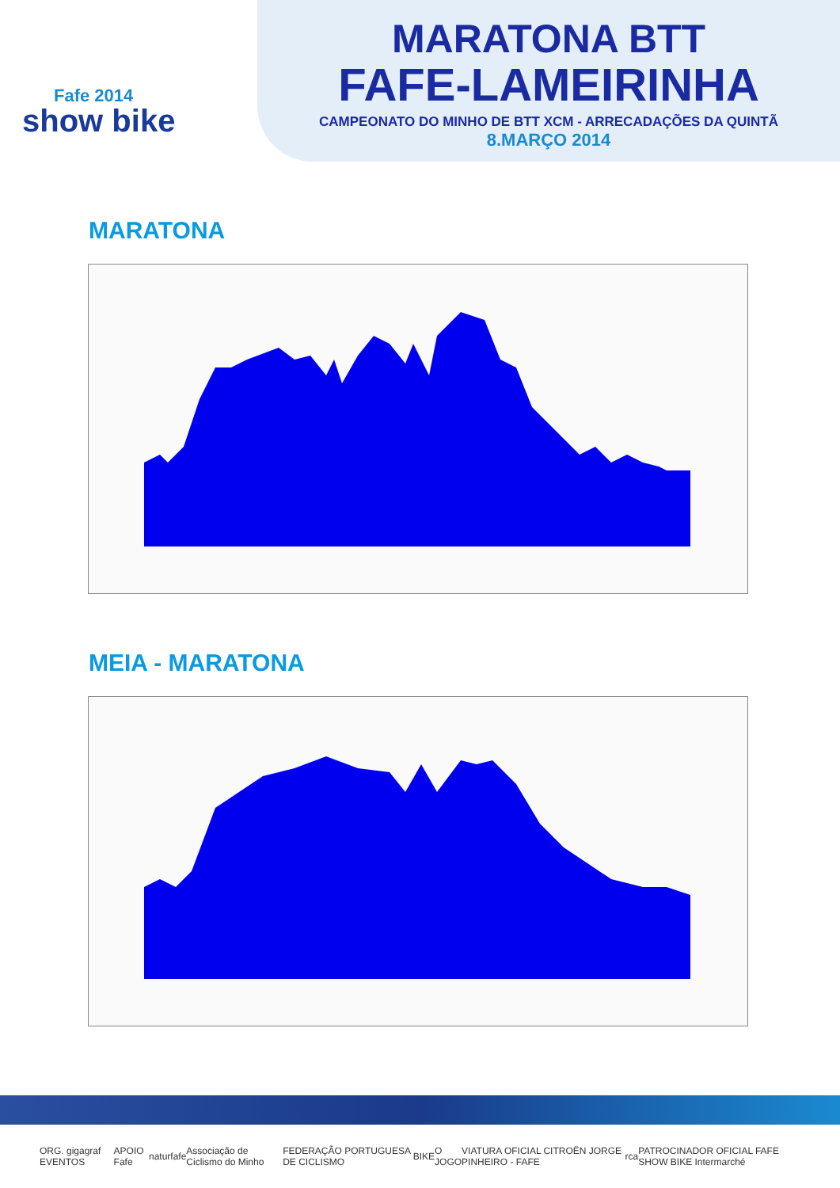Fafe 2014
show bike
MARATONA BTT
FAFE-LAMEIRINHA
CAMPEONATO DO MINHO DE BTT XCM - ARRECADAÇÕES DA QUINTÃ
8.MARÇO 2014
MARATONA
MEIA - MARATONA
ORG. gigagraf EVENTOS APOIO Fafe naturfafe Associação de Ciclismo do Minho FEDERAÇÃO PORTUGUESA DE CICLISMO BIKE O JOGO VIATURA OFICIAL CITROËN JORGE PINHEIRO - FAFE rca PATROCINADOR OFICIAL FAFE SHOW BIKE Intermarché